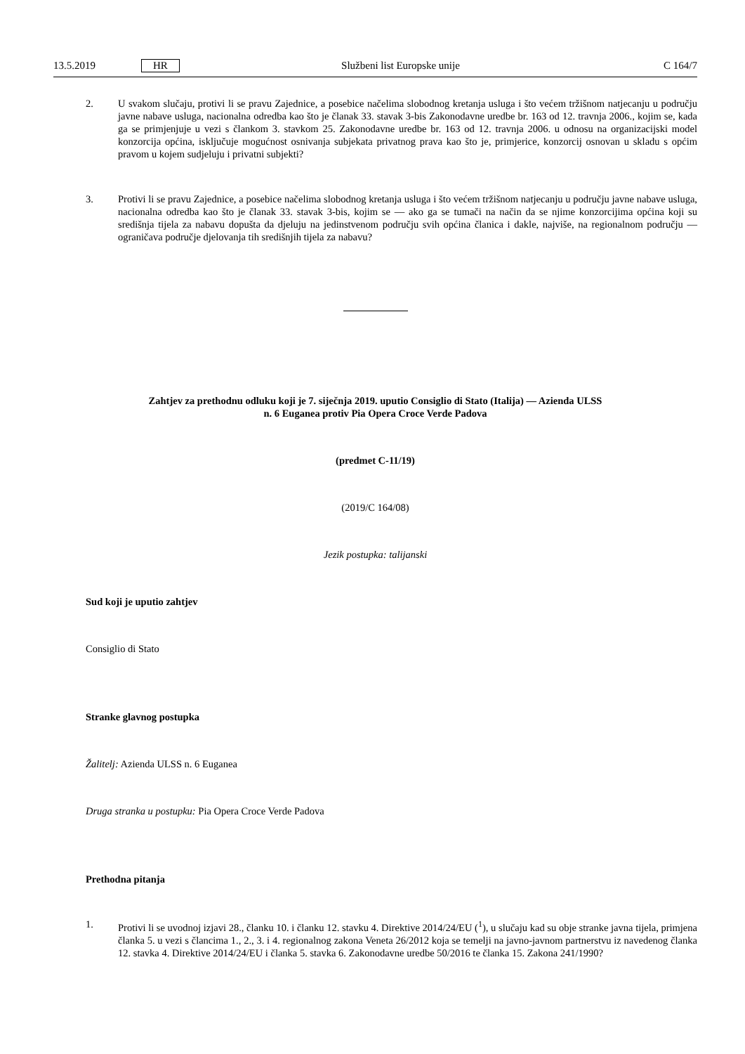13.5.2019 HR Službeni list Europske unije C 164/7
2. U svakom slučaju, protivi li se pravu Zajednice, a posebice načelima slobodnog kretanja usluga i što većem tržišnom natjecanju u području javne nabave usluga, nacionalna odredba kao što je članak 33. stavak 3-bis Zakonodavne uredbe br. 163 od 12. travnja 2006., kojim se, kada ga se primjenjuje u vezi s člankom 3. stavkom 25. Zakonodavne uredbe br. 163 od 12. travnja 2006. u odnosu na organizacijski model konzorcija općina, isključuje mogućnost osnivanja subjekata privatnog prava kao što je, primjerice, konzorcij osnovan u skladu s općim pravom u kojem sudjeluju i privatni subjekti?
3. Protivi li se pravu Zajednice, a posebice načelima slobodnog kretanja usluga i što većem tržišnom natjecanju u području javne nabave usluga, nacionalna odredba kao što je članak 33. stavak 3-bis, kojim se — ako ga se tumači na način da se njime konzorcijima općina koji su središnja tijela za nabavu dopušta da djeluju na jedinstvenom području svih općina članica i dakle, najviše, na regionalnom području — ograničava područje djelovanja tih središnjih tijela za nabavu?
Zahtjev za prethodnu odluku koji je 7. siječnja 2019. uputio Consiglio di Stato (Italija) — Azienda ULSS
n. 6 Euganea protiv Pia Opera Croce Verde Padova
(predmet C-11/19)
(2019/C 164/08)
Jezik postupka: talijanski
Sud koji je uputio zahtjev
Consiglio di Stato
Stranke glavnog postupka
Žalitelj: Azienda ULSS n. 6 Euganea
Druga stranka u postupku: Pia Opera Croce Verde Padova
Prethodna pitanja
1. Protivi li se uvodnoj izjavi 28., članku 10. i članku 12. stavku 4. Direktive 2014/24/EU (<sup>1</sup>), u slučaju kad su obje stranke javna tijela, primjena članka 5. u vezi s člancima 1., 2., 3. i 4. regionalnog zakona Veneta 26/2012 koja se temelji na javno-javnom partnerstvu iz navedenog članka 12. stavka 4. Direktive 2014/24/EU i članka 5. stavka 6. Zakonodavne uredbe 50/2016 te članka 15. Zakona 241/1990?